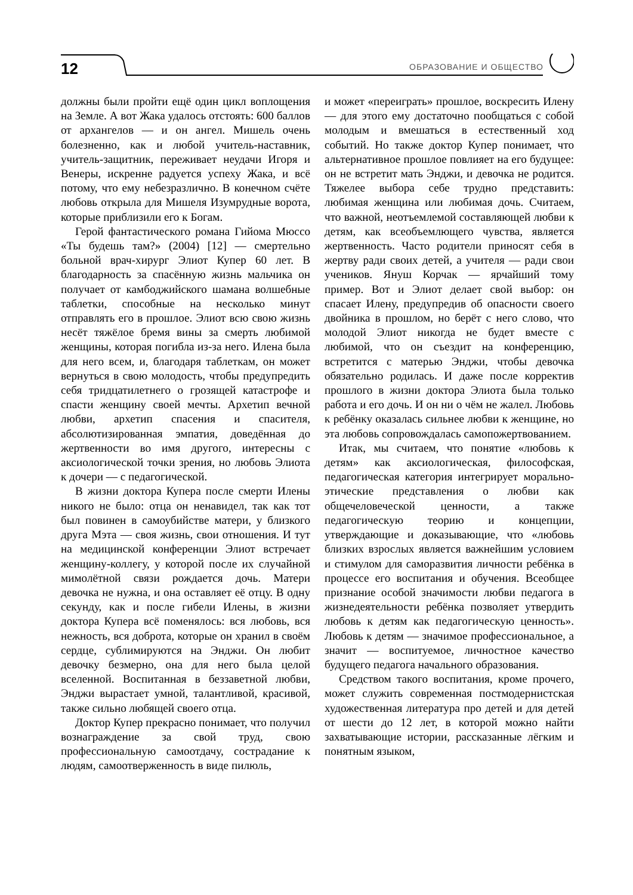12 ОБРАЗОВАНИЕ И ОБЩЕСТВО
должны были пройти ещё один цикл воплощения на Земле. А вот Жака удалось отстоять: 600 баллов от архангелов — и он ангел. Мишель очень болезненно, как и любой учитель-наставник, учитель-защитник, переживает неудачи Игоря и Венеры, искренне радуется успеху Жака, и всё потому, что ему небезразлично. В конечном счёте любовь открыла для Мишеля Изумрудные ворота, которые приблизили его к Богам.
Герой фантастического романа Гийома Мюссо «Ты будешь там?» (2004) [12] — смертельно больной врач-хирург Элиот Купер 60 лет. В благодарность за спасённую жизнь мальчика он получает от камбоджийского шамана волшебные таблетки, способные на несколько минут отправлять его в прошлое. Элиот всю свою жизнь несёт тяжёлое бремя вины за смерть любимой женщины, которая погибла из-за него. Илена была для него всем, и, благодаря таблеткам, он может вернуться в свою молодость, чтобы предупредить себя тридцатилетнего о грозящей катастрофе и спасти женщину своей мечты. Архетип вечной любви, архетип спасения и спасителя, абсолютизированная эмпатия, доведённая до жертвенности во имя другого, интересны с аксиологической точки зрения, но любовь Элиота к дочери — с педагогической.
В жизни доктора Купера после смерти Илены никого не было: отца он ненавидел, так как тот был повинен в самоубийстве матери, у близкого друга Мэта — своя жизнь, свои отношения. И тут на медицинской конференции Элиот встречает женщину-коллегу, у которой после их случайной мимолётной связи рождается дочь. Матери девочка не нужна, и она оставляет её отцу. В одну секунду, как и после гибели Илены, в жизни доктора Купера всё поменялось: вся любовь, вся нежность, вся доброта, которые он хранил в своём сердце, сублимируются на Энджи. Он любит девочку безмерно, она для него была целой вселенной. Воспитанная в беззаветной любви, Энджи вырастает умной, талантливой, красивой, также сильно любящей своего отца.
Доктор Купер прекрасно понимает, что получил вознаграждение за свой труд, свою профессиональную самоотдачу, сострадание к людям, самоотверженность в виде пилюль,
и может «переиграть» прошлое, воскресить Илену — для этого ему достаточно пообщаться с собой молодым и вмешаться в естественный ход событий. Но также доктор Купер понимает, что альтернативное прошлое повлияет на его будущее: он не встретит мать Энджи, и девочка не родится. Тяжелее выбора себе трудно представить: любимая женщина или любимая дочь. Считаем, что важной, неотъемлемой составляющей любви к детям, как всеобъемлющего чувства, является жертвенность. Часто родители приносят себя в жертву ради своих детей, а учителя — ради свои учеников. Януш Корчак — ярчайший тому пример. Вот и Элиот делает свой выбор: он спасает Илену, предупредив об опасности своего двойника в прошлом, но берёт с него слово, что молодой Элиот никогда не будет вместе с любимой, что он съездит на конференцию, встретится с матерью Энджи, чтобы девочка обязательно родилась. И даже после корректив прошлого в жизни доктора Элиота была только работа и его дочь. И он ни о чём не жалел. Любовь к ребёнку оказалась сильнее любви к женщине, но эта любовь сопровождалась самопожертвованием.
Итак, мы считаем, что понятие «любовь к детям» как аксиологическая, философская, педагогическая категория интегрирует морально-этические представления о любви как общечеловеческой ценности, а также педагогическую теорию и концепции, утверждающие и доказывающие, что «любовь близких взрослых является важнейшим условием и стимулом для саморазвития личности ребёнка в процессе его воспитания и обучения. Всеобщее признание особой значимости любви педагога в жизнедеятельности ребёнка позволяет утвердить любовь к детям как педагогическую ценность». Любовь к детям — значимое профессиональное, а значит — воспитуемое, личностное качество будущего педагога начального образования.
Средством такого воспитания, кроме прочего, может служить современная постмодернистская художественная литература про детей и для детей от шести до 12 лет, в которой можно найти захватывающие истории, рассказанные лёгким и понятным языком,